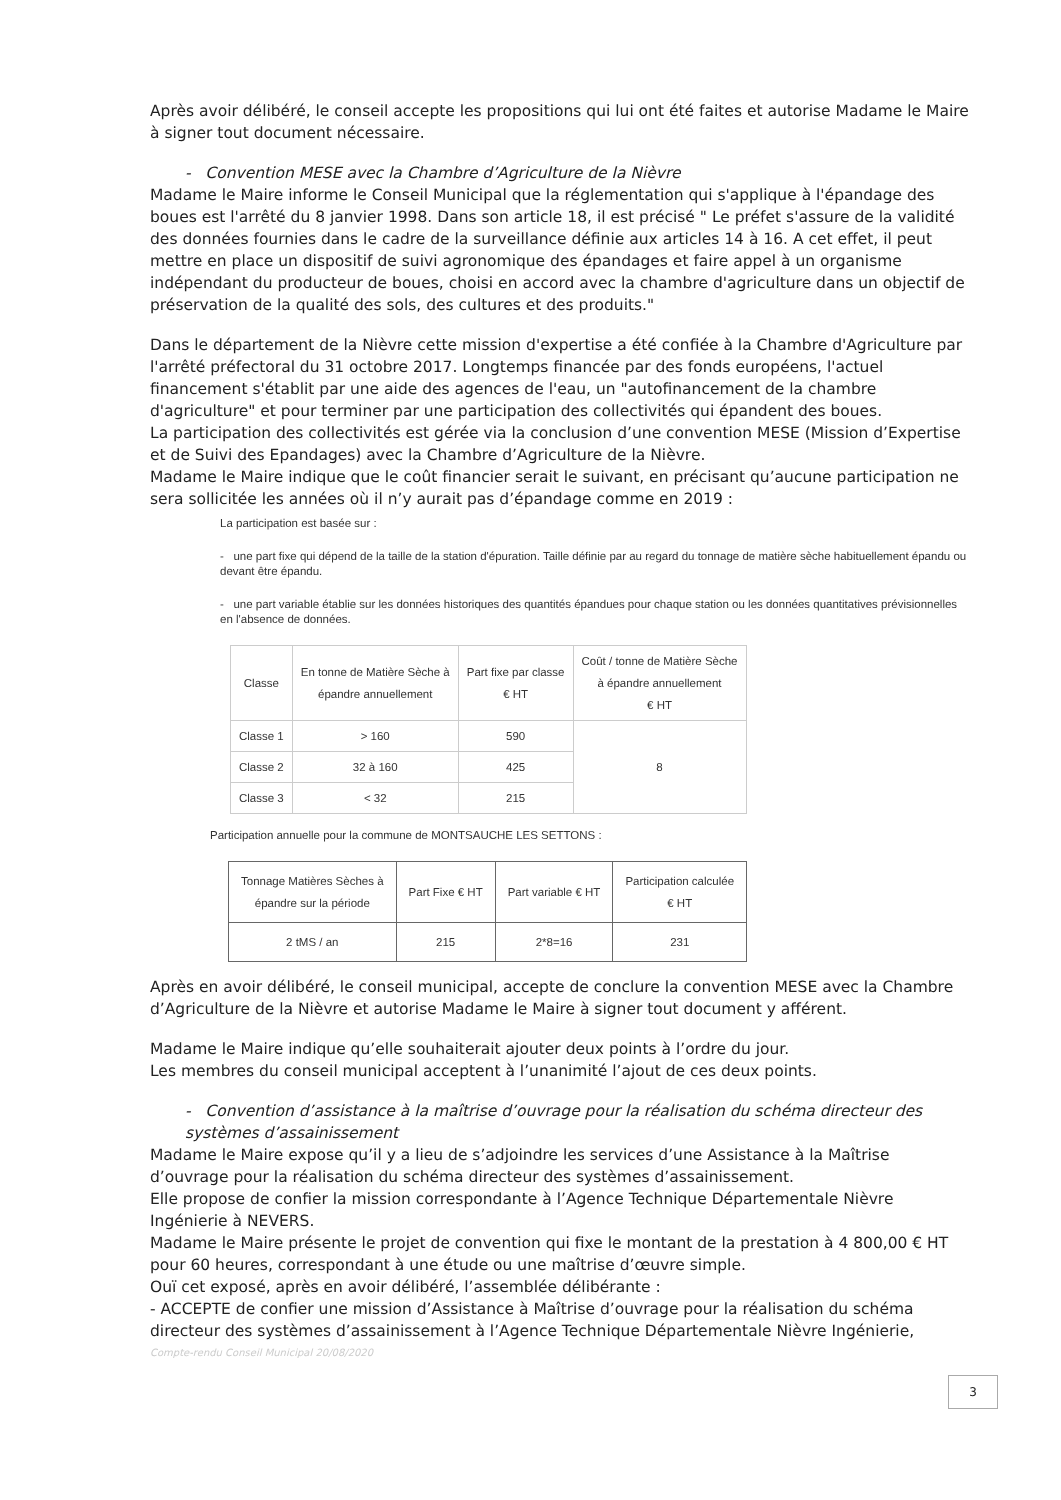Après avoir délibéré, le conseil accepte les propositions qui lui ont été faites et autorise Madame le Maire à signer tout document nécessaire.
- Convention MESE avec la Chambre d’Agriculture de la Nièvre
Madame le Maire informe le Conseil Municipal que la réglementation qui s'applique à l'épandage des boues est l'arrêté du 8 janvier 1998. Dans son article 18, il est précisé " Le préfet s'assure de la validité des données fournies dans le cadre de la surveillance définie aux articles 14 à 16. A cet effet, il peut mettre en place un dispositif de suivi agronomique des épandages et faire appel à un organisme indépendant du producteur de boues, choisi en accord avec la chambre d'agriculture dans un objectif de préservation de la qualité des sols, des cultures et des produits."
Dans le département de la Nièvre cette mission d'expertise a été confiée à la Chambre d'Agriculture par l'arrêté préfectoral du 31 octobre 2017. Longtemps financée par des fonds européens, l'actuel financement s'établit par une aide des agences de l'eau, un "autofinancement de la chambre d'agriculture" et pour terminer par une participation des collectivités qui épandent des boues.
La participation des collectivités est gérée via la conclusion d’une convention MESE (Mission d’Expertise et de Suivi des Epandages) avec la Chambre d’Agriculture de la Nièvre.
Madame le Maire indique que le coût financier serait le suivant, en précisant qu’aucune participation ne sera sollicitée les années où il n’y aurait pas d’épandage comme en 2019 :
La participation est basée sur :
- une part fixe qui dépend de la taille de la station d'épuration. Taille définie par au regard du tonnage de matière sèche habituellement épandu ou devant être épandu.
- une part variable établie sur les données historiques des quantités épandues pour chaque station ou les données quantitatives prévisionnelles en l'absence de données.
| Classe | En tonne de Matière Sèche à épandre annuellement | Part fixe par classe € HT | Coût / tonne de Matière Sèche à épandre annuellement € HT |
| --- | --- | --- | --- |
| Classe 1 | > 160 | 590 | 8 |
| Classe 2 | 32 à 160 | 425 | |
| Classe 3 | < 32 | 215 | |
Participation annuelle pour la commune de MONTSAUCHE LES SETTONS :
| Tonnage Matières Sèches à épandre sur la période | Part Fixe € HT | Part variable € HT | Participation calculée € HT |
| --- | --- | --- | --- |
| 2 tMS / an | 215 | 2*8=16 | 231 |
Après en avoir délibéré, le conseil municipal, accepte de conclure la convention MESE avec la Chambre d’Agriculture de la Nièvre et autorise Madame le Maire à signer tout document y afférent.
Madame le Maire indique qu’elle souhaiterait ajouter deux points à l’ordre du jour.
Les membres du conseil municipal acceptent à l’unanimité l’ajout de ces deux points.
- Convention d’assistance à la maîtrise d’ouvrage pour la réalisation du schéma directeur des systèmes d’assainissement
Madame le Maire expose qu’il y a lieu de s’adjoindre les services d’une Assistance à la Maîtrise d’ouvrage pour la réalisation du schéma directeur des systèmes d’assainissement.
Elle propose de confier la mission correspondante à l’Agence Technique Départementale Nièvre Ingénierie à NEVERS.
Madame le Maire présente le projet de convention qui fixe le montant de la prestation à 4 800,00 € HT pour 60 heures, correspondant à une étude ou une maîtrise d’œuvre simple.
Ouï cet exposé, après en avoir délibéré, l’assemblée délibérante :
- ACCEPTE de confier une mission d’Assistance à Maîtrise d’ouvrage pour la réalisation du schéma directeur des systèmes d’assainissement à l’Agence Technique Départementale Nièvre Ingénierie,
Compte-rendu Conseil Municipal 20/08/2020
3